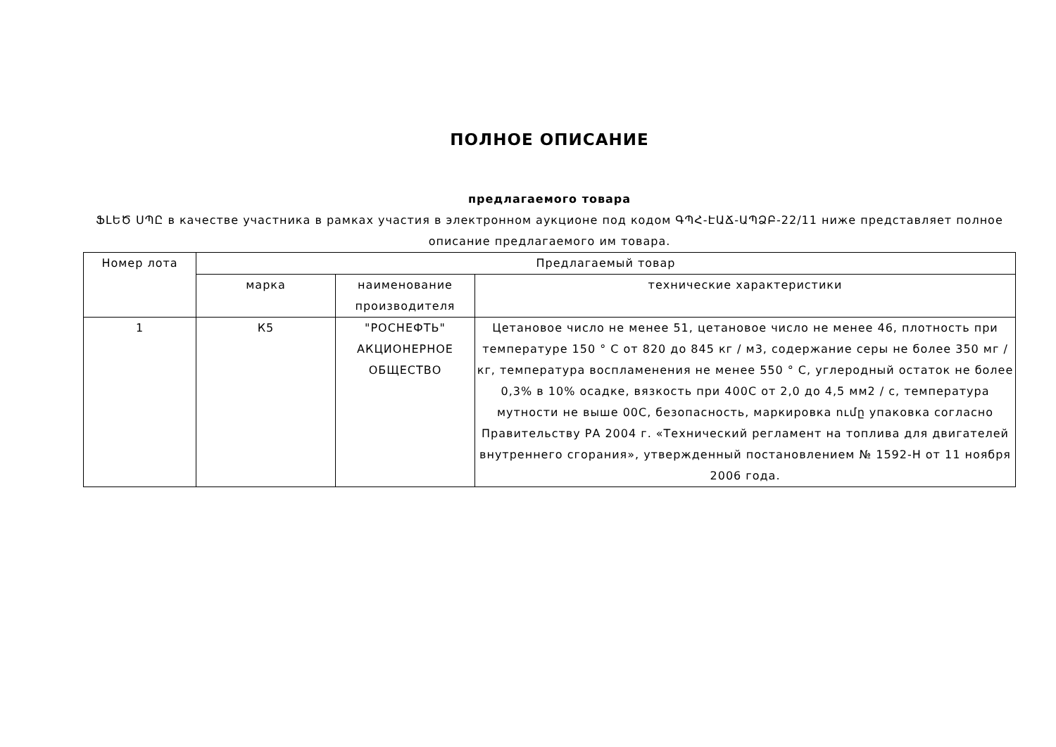ПОЛНОЕ ОПИСАНИЕ
предлагаемого товара
ՖԼԵԾ ՍՊԸ в качестве участника в рамках участия в электронном аукционе под кодом ԳՊՀ-ԷԱՃ-ԱՊՁԲ-22/11 ниже представляет полное описание предлагаемого им товара.
| Номер лота | Предлагаемый товар | | |
| | марка | наименование производителя | технические характеристики |
| 1 | К5 | "РОСНЕФТЬ" АКЦИОНЕРНОЕ ОБЩЕСТВО | Цетановое число не менее 51, цетановое число не менее 46, плотность при температуре 150 ° C от 820 до 845 кг / м3, содержание серы не более 350 мг / кг, температура воспламенения не менее 550 ° C, углеродный остаток не более 0,3% в 10% осадке, вязкость при 400C от 2,0 до 4,5 мм2 / с, температура мутности не выше 00C, безопасность, маркировка ումը упаковка согласно Правительству РА 2004 г. «Технический регламент на топлива для двигателей внутреннего сгорания», утвержденный постановлением № 1592-Н от 11 ноября 2006 года. |